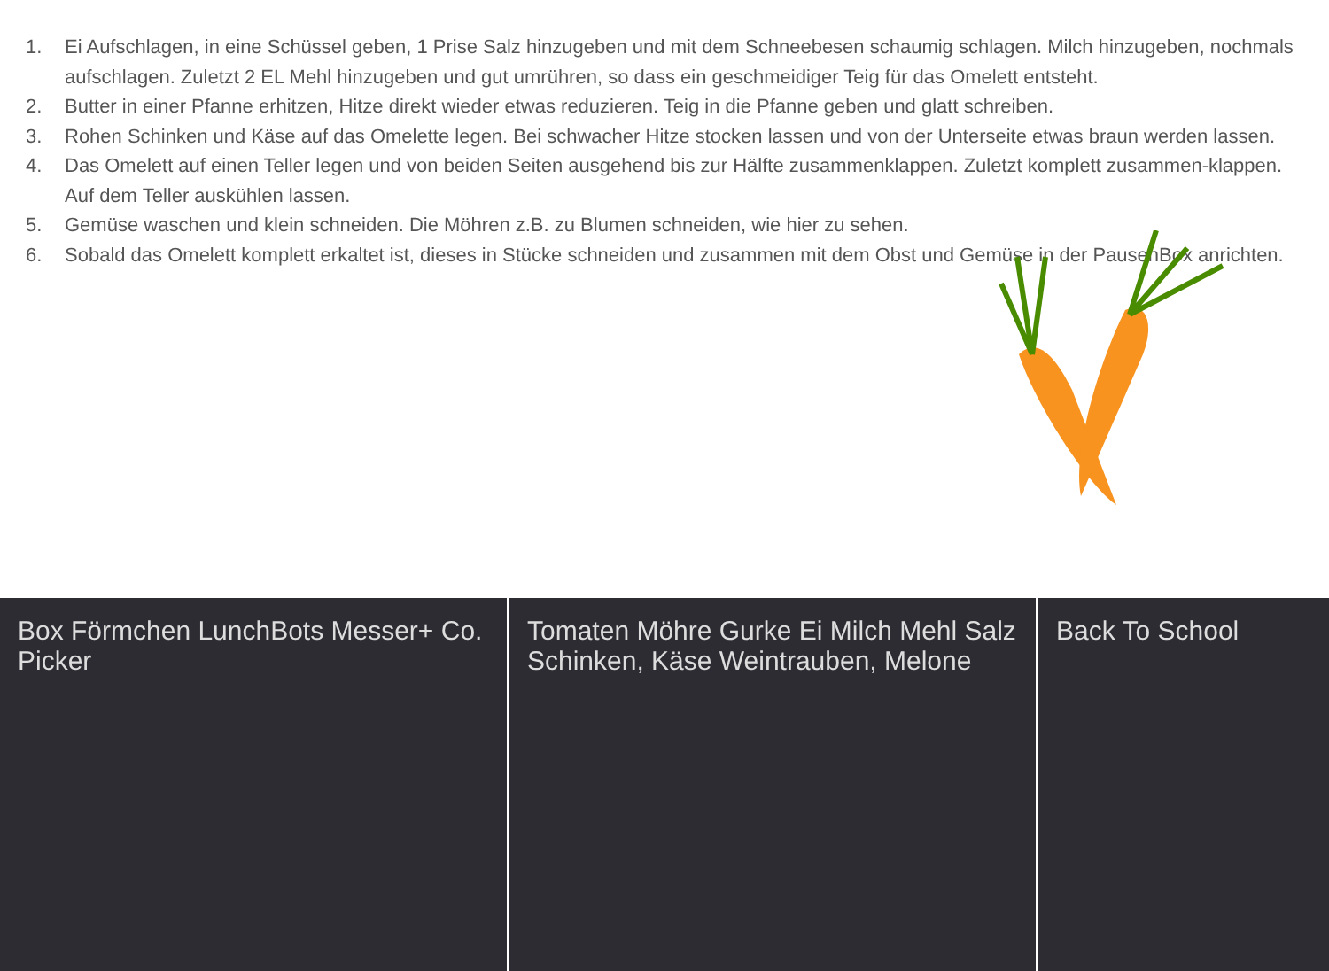1. Ei Aufschlagen, in eine Schüssel geben, 1 Prise Salz hinzugeben und mit dem Schneebesen schaumig schlagen. Milch hinzugeben, nochmals aufschlagen. Zuletzt 2 EL Mehl hinzugeben und gut umrühren, so dass ein geschmeidiger Teig für das Omelett entsteht.
2. Butter in einer Pfanne erhitzen, Hitze direkt wieder etwas reduzieren. Teig in die Pfanne geben und glatt schreiben.
3. Rohen Schinken und Käse auf das Omelette legen. Bei schwacher Hitze stocken lassen und von der Unterseite etwas braun werden lassen.
4. Das Omelett auf einen Teller legen und von beiden Seiten ausgehend bis zur Hälfte zusammenklappen. Zuletzt komplett zusammen-klappen. Auf dem Teller auskühlen lassen.
5. Gemüse waschen und klein schneiden. Die Möhren z.B. zu Blumen schneiden, wie hier zu sehen.
6. Sobald das Omelett komplett erkaltet ist, dieses in Stücke schneiden und zusammen mit dem Obst und Gemüse in der PausenBox anrichten.
Box Förmchen LunchBots Messer+ Co. Picker
Tomaten Möhre Gurke Ei Milch Mehl Salz Schinken, Käse Weintrauben, Melone
Back To School